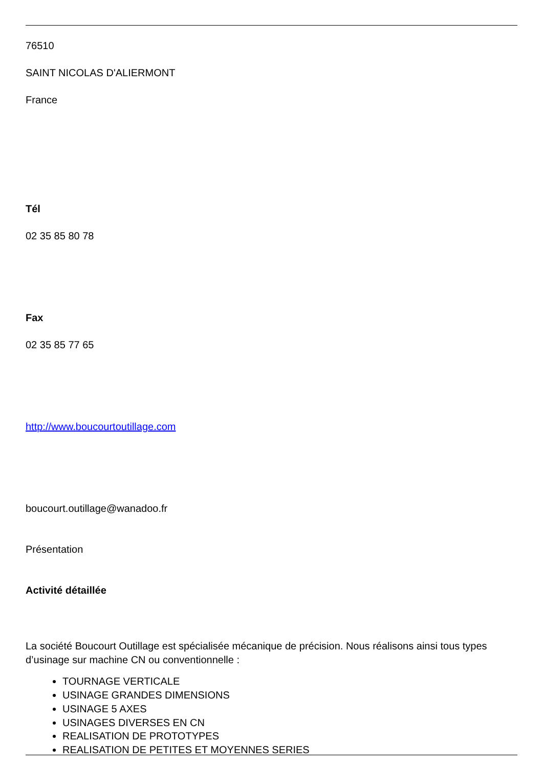76510
SAINT NICOLAS D'ALIERMONT
France
Tél
02 35 85 80 78
Fax
02 35 85 77 65
http://www.boucourtoutillage.com
boucourt.outillage@wanadoo.fr
Présentation
Activité détaillée
La société Boucourt Outillage est spécialisée mécanique de précision. Nous réalisons ainsi tous types d’usinage sur machine CN ou conventionnelle :
TOURNAGE VERTICALE
USINAGE GRANDES DIMENSIONS
USINAGE 5 AXES
USINAGES DIVERSES EN CN
REALISATION DE PROTOTYPES
REALISATION DE PETITES ET MOYENNES SERIES